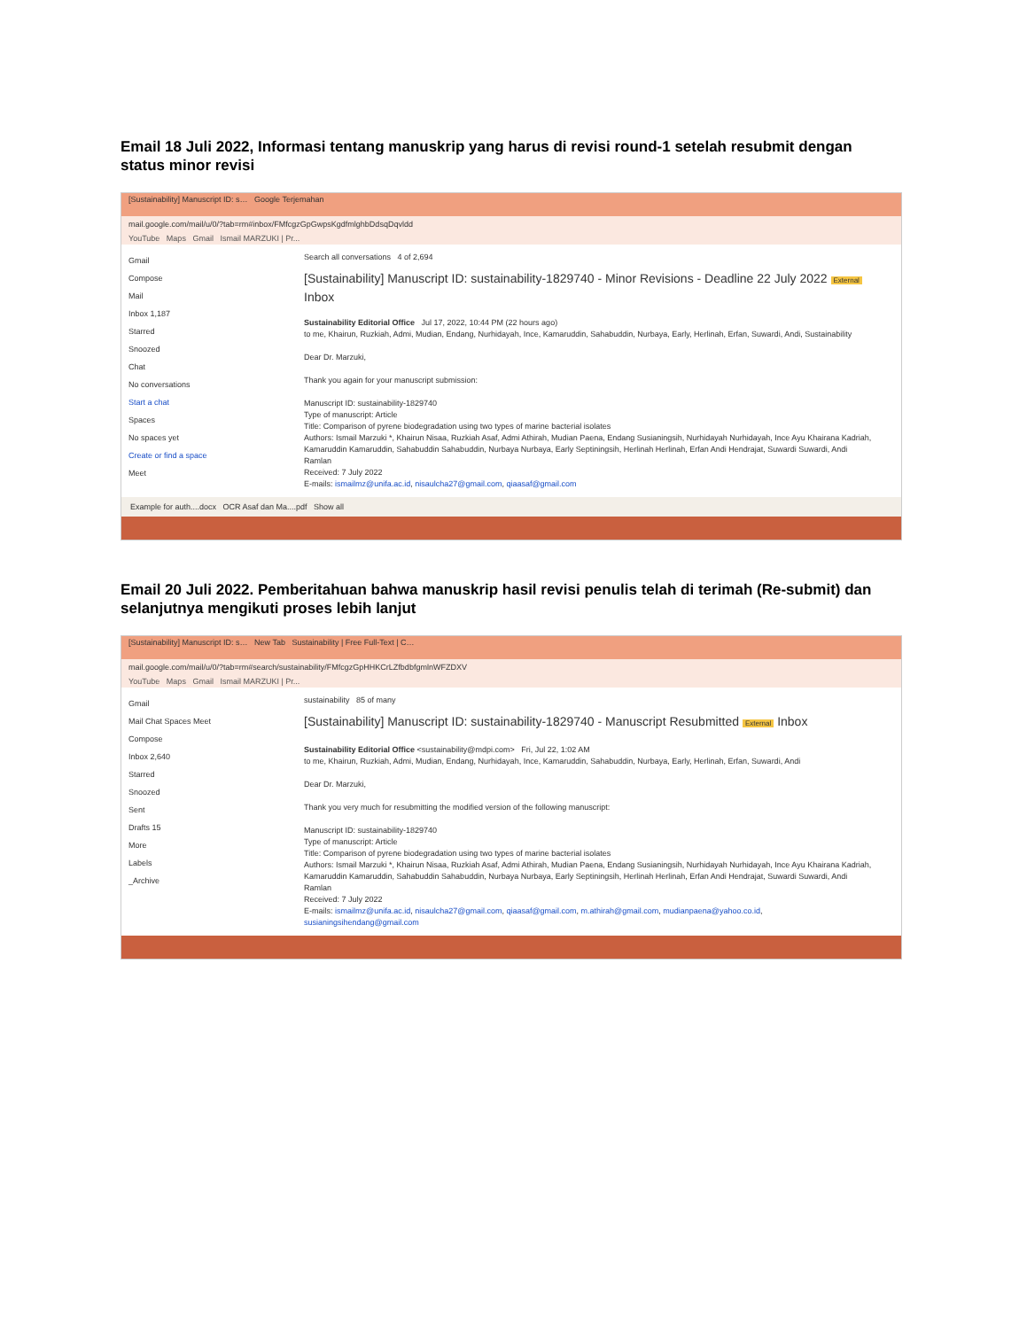Email 18 Juli 2022, Informasi tentang manuskrip yang harus di revisi round-1 setelah resubmit dengan status minor revisi
[Sustainability] Manuscript ID: s… Google Terjemahan
mail.google.com/mail/u/0/?tab=rm#inbox/FMfcgzGpGwpsKgdfmlghbDdsqDqvldd
YouTube Maps Gmail Ismail MARZUKI | Pr...
Gmail
Compose
Mail
Inbox 1,187
Starred
Snoozed
Chat
No conversations
Start a chat
Spaces
No spaces yet
Create or find a space
Meet
Search all conversations 4 of 2,694
[Sustainability] Manuscript ID: sustainability-1829740 - Minor Revisions - Deadline 22 July 2022 External Inbox
Sustainability Editorial Office Jul 17, 2022, 10:44 PM (22 hours ago)
to me, Khairun, Ruzkiah, Admi, Mudian, Endang, Nurhidayah, Ince, Kamaruddin, Sahabuddin, Nurbaya, Early, Herlinah, Erfan, Suwardi, Andi, Sustainability
Dear Dr. Marzuki,
Thank you again for your manuscript submission:
Manuscript ID: sustainability-1829740
Type of manuscript: Article
Title: Comparison of pyrene biodegradation using two types of marine bacterial isolates
Authors: Ismail Marzuki *, Khairun Nisaa, Ruzkiah Asaf, Admi Athirah, Mudian Paena, Endang Susianingsih, Nurhidayah Nurhidayah, Ince Ayu Khairana Kadriah, Kamaruddin Kamaruddin, Sahabuddin Sahabuddin, Nurbaya Nurbaya, Early Septiningsih, Herlinah Herlinah, Erfan Andi Hendrajat, Suwardi Suwardi, Andi Ramlan
Received: 7 July 2022
E-mails: ismailmz@unifa.ac.id, nisaulcha27@gmail.com, qiaasaf@gmail.com
Example for auth....docx OCR Asaf dan Ma....pdf Show all
Email 20 Juli 2022. Pemberitahuan bahwa manuskrip hasil revisi penulis telah di terimah (Re-submit) dan selanjutnya mengikuti proses lebih lanjut
[Sustainability] Manuscript ID: s… New Tab Sustainability | Free Full-Text | C…
mail.google.com/mail/u/0/?tab=rm#search/sustainability/FMfcgzGpHHKCrLZfbdbfgmlnWFZDXV
YouTube Maps Gmail Ismail MARZUKI | Pr...
Gmail
Mail Chat Spaces Meet
Compose
Inbox 2,640
Starred
Snoozed
Sent
Drafts 15
More
Labels
_Archive
sustainability 85 of many
[Sustainability] Manuscript ID: sustainability-1829740 - Manuscript Resubmitted External Inbox
Sustainability Editorial Office <sustainability@mdpi.com> Fri, Jul 22, 1:02 AM
to me, Khairun, Ruzkiah, Admi, Mudian, Endang, Nurhidayah, Ince, Kamaruddin, Sahabuddin, Nurbaya, Early, Herlinah, Erfan, Suwardi, Andi
Dear Dr. Marzuki,
Thank you very much for resubmitting the modified version of the following manuscript:
Manuscript ID: sustainability-1829740
Type of manuscript: Article
Title: Comparison of pyrene biodegradation using two types of marine bacterial isolates
Authors: Ismail Marzuki *, Khairun Nisaa, Ruzkiah Asaf, Admi Athirah, Mudian Paena, Endang Susianingsih, Nurhidayah Nurhidayah, Ince Ayu Khairana Kadriah, Kamaruddin Kamaruddin, Sahabuddin Sahabuddin, Nurbaya Nurbaya, Early Septiningsih, Herlinah Herlinah, Erfan Andi Hendrajat, Suwardi Suwardi, Andi Ramlan
Received: 7 July 2022
E-mails: ismailmz@unifa.ac.id, nisaulcha27@gmail.com, qiaasaf@gmail.com, m.athirah@gmail.com, mudianpaena@yahoo.co.id, susianingsihendang@gmail.com